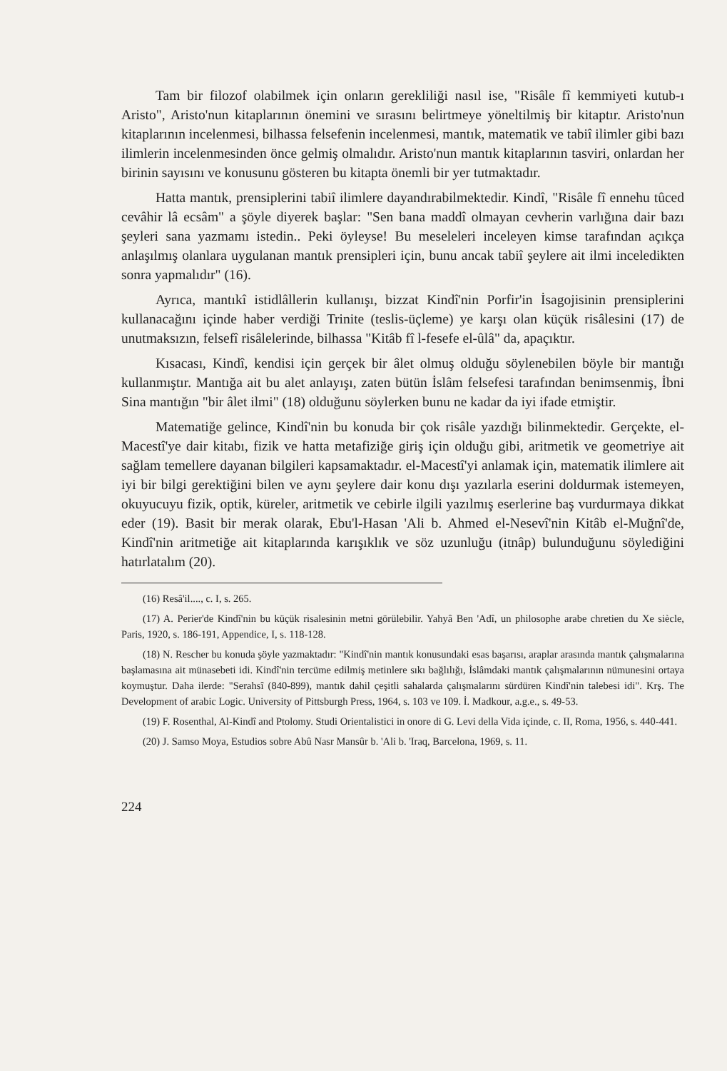Tam bir filozof olabilmek için onların gerekliliği nasıl ise, "Risâle fî kemmiyeti kutub-ı Aristo", Aristo'nun kitaplarının önemini ve sırasını belirtmeye yöneltilmiş bir kitaptır. Aristo'nun kitaplarının incelenmesi, bilhassa felsefenin incelenmesi, mantık, matematik ve tabiî ilimler gibi bazı ilimlerin incelenmesinden önce gelmiş olmalıdır. Aristo'nun mantık kitaplarının tasviri, onlardan her birinin sayısını ve konusunu gösteren bu kitapta önemli bir yer tutmaktadır.
Hatta mantık, prensiplerini tabiî ilimlere dayandırabilmektedir. Kindî, "Risâle fî ennehu tûced cevâhir lâ ecsâm" a şöyle diyerek başlar: "Sen bana maddî olmayan cevherin varlığına dair bazı şeyleri sana yazmamı istedin.. Peki öyleyse! Bu meseleleri inceleyen kimse tarafından açıkça anlaşılmış olanlara uygulanan mantık prensipleri için, bunu ancak tabiî şeylere ait ilmi inceledikten sonra yapmalıdır" (16).
Ayrıca, mantıkî istidlâllerin kullanışı, bizzat Kindî'nin Porfir'in İsagojisinin prensiplerini kullanacağını içinde haber verdiği Trinite (teslis-üçleme) ye karşı olan küçük risâlesini (17) de unutmaksızın, felsefî risâlelerinde, bilhassa "Kitâb fî l-fesefe el-ûlâ" da, apaçıktır.
Kısacası, Kindî, kendisi için gerçek bir âlet olmuş olduğu söylenebilen böyle bir mantığı kullanmıştır. Mantığa ait bu alet anlayışı, zaten bütün İslâm felsefesi tarafından benimsenmiş, İbni Sina mantığın "bir âlet ilmi" (18) olduğunu söylerken bunu ne kadar da iyi ifade etmiştir.
Matematiğe gelince, Kindî'nin bu konuda bir çok risâle yazdığı bilinmektedir. Gerçekte, el-Macestî'ye dair kitabı, fizik ve hatta metafiziğe giriş için olduğu gibi, aritmetik ve geometriye ait sağlam temellere dayanan bilgileri kapsamaktadır. el-Macestî'yi anlamak için, matematik ilimlere ait iyi bir bilgi gerektiğini bilen ve aynı şeylere dair konu dışı yazılarla eserini doldurmak istemeyen, okuyucuyu fizik, optik, küreler, aritmetik ve cebirle ilgili yazılmış eserlerine baş vurdurmaya dikkat eder (19). Basit bir merak olarak, Ebu'l-Hasan 'Ali b. Ahmed el-Nesevî'nin Kitâb el-Muğnî'de, Kindî'nin aritmetiğe ait kitaplarında karışıklık ve söz uzunluğu (itnâp) bulunduğunu söylediğini hatırlatalım (20).
(16) Resâ'il...., c. I, s. 265.
(17) A. Perier'de Kindî'nin bu küçük risalesinin metni görülebilir. Yahyâ Ben 'Adî, un philosophe arabe chretien du Xe siècle, Paris, 1920, s. 186-191, Appendice, I, s. 118-128.
(18) N. Rescher bu konuda şöyle yazmaktadır: "Kindî'nin mantık konusundaki esas başarısı, araplar arasında mantık çalışmalarına başlamasına ait münasebeti idi. Kindî'nin tercüme edilmiş metinlere sıkı bağlılığı, İslâmdaki mantık çalışmalarının nümunesini ortaya koymuştur. Daha ilerde: "Serahsî (840-899), mantık dahil çeşitli sahalarda çalışmalarını sürdüren Kindî'nin talebesi idi". Krş. The Development of arabic Logic. University of Pittsburgh Press, 1964, s. 103 ve 109. İ. Madkour, a.g.e., s. 49-53.
(19) F. Rosenthal, Al-Kindî and Ptolomy. Studi Orientalistici in onore di G. Levi della Vida içinde, c. II, Roma, 1956, s. 440-441.
(20) J. Samso Moya, Estudios sobre Abû Nasr Mansûr b. 'Ali b. 'Iraq, Barcelona, 1969, s. 11.
224